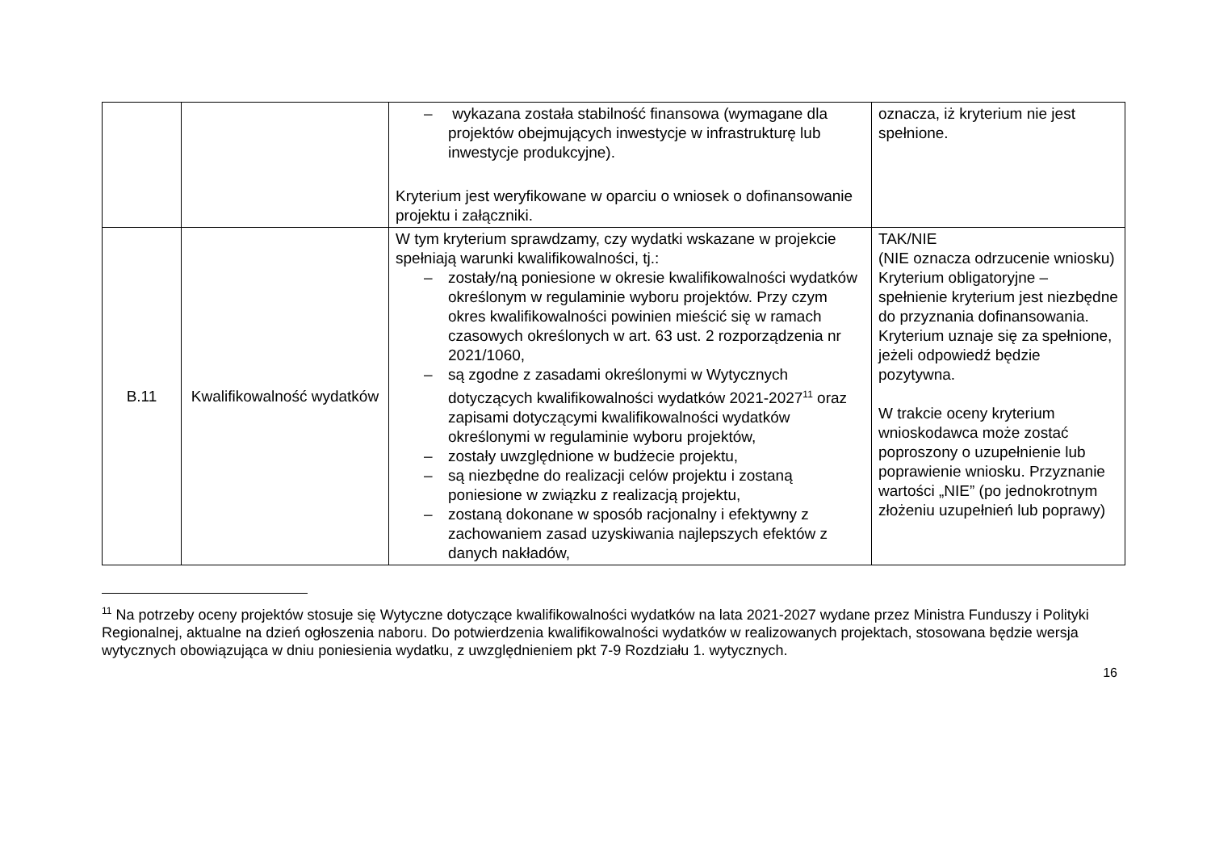| | | – wykazana została stabilność finansowa (wymagane dla projektów obejmujących inwestycje w infrastrukturę lub inwestycje produkcyjne). Kryterium jest weryfikowane w oparciu o wniosek o dofinansowanie projektu i załączniki. | oznacza, iż kryterium nie jest spełnione. |
| B.11 | Kwalifikowalność wydatków | W tym kryterium sprawdzamy, czy wydatki wskazane w projekcie spełniają warunki kwalifikowalności, tj.: – zostały/ną poniesione w okresie kwalifikowalności wydatków określonym w regulaminie wyboru projektów. Przy czym okres kwalifikowalności powinien mieścić się w ramach czasowych określonych w art. 63 ust. 2 rozporządzenia nr 2021/1060, – są zgodne z zasadami określonymi w Wytycznych dotyczących kwalifikowalności wydatków 2021-2027<sup>11</sup> oraz zapisami dotyczącymi kwalifikowalności wydatków określonymi w regulaminie wyboru projektów, – zostały uwzględnione w budżecie projektu, – są niezbędne do realizacji celów projektu i zostaną poniesione w związku z realizacją projektu, – zostaną dokonane w sposób racjonalny i efektywny z zachowaniem zasad uzyskiwania najlepszych efektów z danych nakładów, | TAK/NIE (NIE oznacza odrzucenie wniosku) Kryterium obligatoryjne – spełnienie kryterium jest niezbędne do przyznania dofinansowania. Kryterium uznaje się za spełnione, jeżeli odpowiedź będzie pozytywna. W trakcie oceny kryterium wnioskodawca może zostać poproszony o uzupełnienie lub poprawienie wniosku. Przyznanie wartości „NIE” (po jednokrotnym złożeniu uzupełnień lub poprawy) |
<sup>11</sup> Na potrzeby oceny projektów stosuje się Wytyczne dotyczące kwalifikowalności wydatków na lata 2021-2027 wydane przez Ministra Funduszy i Polityki Regionalnej, aktualne na dzień ogłoszenia naboru. Do potwierdzenia kwalifikowalności wydatków w realizowanych projektach, stosowana będzie wersja wytycznych obowiązująca w dniu poniesienia wydatku, z uwzględnieniem pkt 7-9 Rozdziału 1. wytycznych.
16